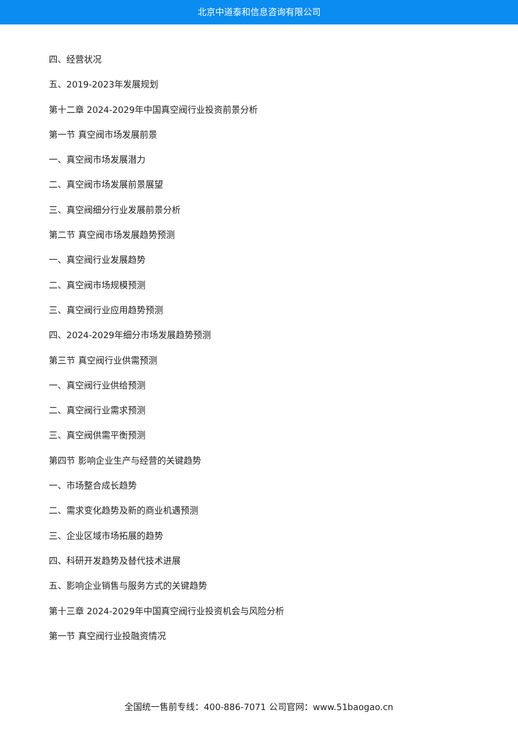北京中道泰和信息咨询有限公司
四、经营状况
五、2019-2023年发展规划
第十二章 2024-2029年中国真空阀行业投资前景分析
第一节 真空阀市场发展前景
一、真空阀市场发展潜力
二、真空阀市场发展前景展望
三、真空阀细分行业发展前景分析
第二节 真空阀市场发展趋势预测
一、真空阀行业发展趋势
二、真空阀市场规模预测
三、真空阀行业应用趋势预测
四、2024-2029年细分市场发展趋势预测
第三节 真空阀行业供需预测
一、真空阀行业供给预测
二、真空阀行业需求预测
三、真空阀供需平衡预测
第四节 影响企业生产与经营的关键趋势
一、市场整合成长趋势
二、需求变化趋势及新的商业机遇预测
三、企业区域市场拓展的趋势
四、科研开发趋势及替代技术进展
五、影响企业销售与服务方式的关键趋势
第十三章 2024-2029年中国真空阀行业投资机会与风险分析
第一节 真空阀行业投融资情况
全国统一售前专线：400-886-7071 公司官网：www.51baogao.cn